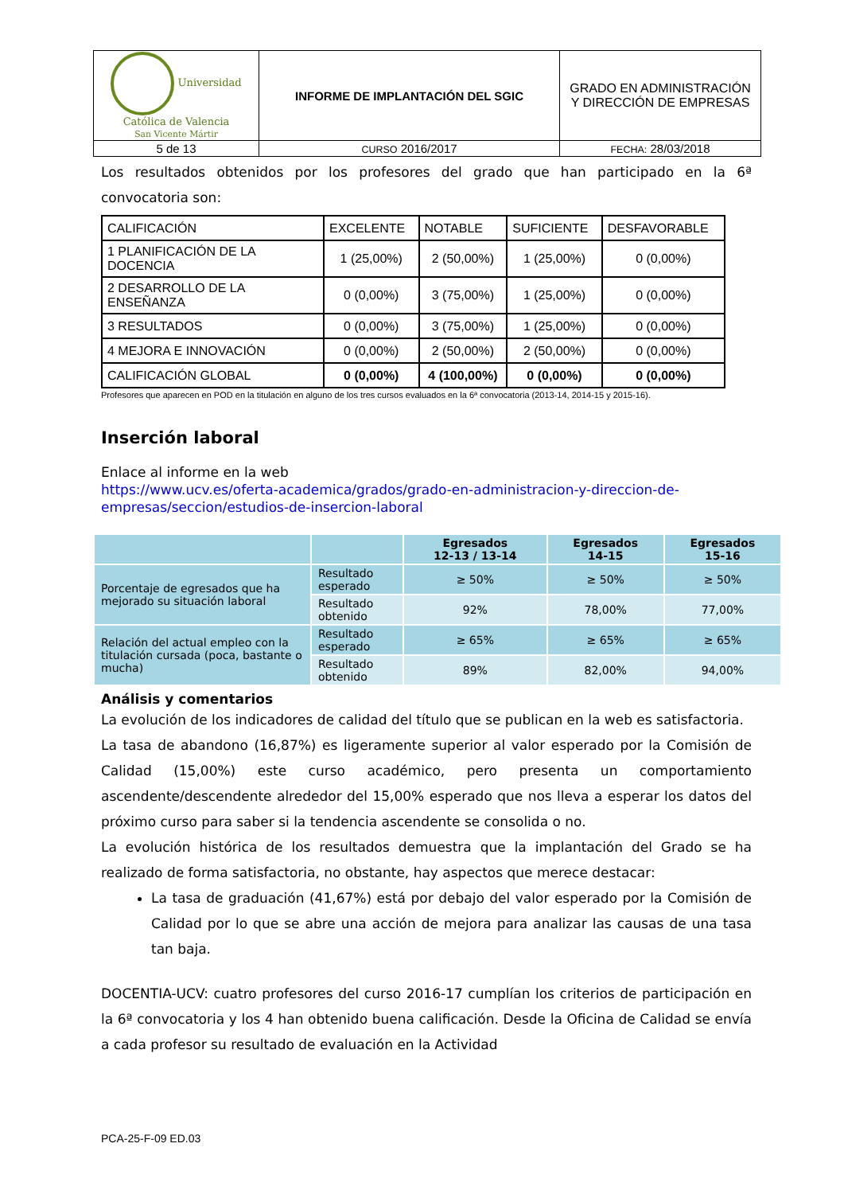| Universidad Católica de Valencia San Vicente Mártir | INFORME DE IMPLANTACIÓN DEL SGIC | GRADO EN ADMINISTRACIÓN Y DIRECCIÓN DE EMPRESAS |
| 5 de 13 | CURSO 2016/2017 | FECHA: 28/03/2018 |
Los resultados obtenidos por los profesores del grado que han participado en la 6ª convocatoria son:
| CALIFICACIÓN | EXCELENTE | NOTABLE | SUFICIENTE | DESFAVORABLE |
| 1 PLANIFICACIÓN DE LA DOCENCIA | 1 (25,00%) | 2 (50,00%) | 1 (25,00%) | 0 (0,00%) |
| 2 DESARROLLO DE LA ENSEÑANZA | 0 (0,00%) | 3 (75,00%) | 1 (25,00%) | 0 (0,00%) |
| 3 RESULTADOS | 0 (0,00%) | 3 (75,00%) | 1 (25,00%) | 0 (0,00%) |
| 4 MEJORA E INNOVACIÓN | 0 (0,00%) | 2 (50,00%) | 2 (50,00%) | 0 (0,00%) |
| CALIFICACIÓN GLOBAL | 0 (0,00%) | 4 (100,00%) | 0 (0,00%) | 0 (0,00%) |
Profesores que aparecen en POD en la titulación en alguno de los tres cursos evaluados en la 6ª convocatoria (2013-14, 2014-15 y 2015-16).
Inserción laboral
Enlace al informe en la web
https://www.ucv.es/oferta-academica/grados/grado-en-administracion-y-direccion-de-empresas/seccion/estudios-de-insercion-laboral
| | | Egresados 12-13 / 13-14 | Egresados 14-15 | Egresados 15-16 |
| Porcentaje de egresados que ha mejorado su situación laboral | Resultado esperado | ≥ 50% | ≥ 50% | ≥ 50% |
| | Resultado obtenido | 92% | 78,00% | 77,00% |
| Relación del actual empleo con la titulación cursada (poca, bastante o mucha) | Resultado esperado | ≥ 65% | ≥ 65% | ≥ 65% |
| | Resultado obtenido | 89% | 82,00% | 94,00% |
Análisis y comentarios
La evolución de los indicadores de calidad del título que se publican en la web es satisfactoria.
La tasa de abandono (16,87%) es ligeramente superior al valor esperado por la Comisión de Calidad (15,00%) este curso académico, pero presenta un comportamiento ascendente/descendente alrededor del 15,00% esperado que nos lleva a esperar los datos del próximo curso para saber si la tendencia ascendente se consolida o no.
La evolución histórica de los resultados demuestra que la implantación del Grado se ha realizado de forma satisfactoria, no obstante, hay aspectos que merece destacar:
La tasa de graduación (41,67%) está por debajo del valor esperado por la Comisión de Calidad por lo que se abre una acción de mejora para analizar las causas de una tasa tan baja.
DOCENTIA-UCV: cuatro profesores del curso 2016-17 cumplían los criterios de participación en la 6ª convocatoria y los 4 han obtenido buena calificación. Desde la Oficina de Calidad se envía a cada profesor su resultado de evaluación en la Actividad
PCA-25-F-09 ED.03